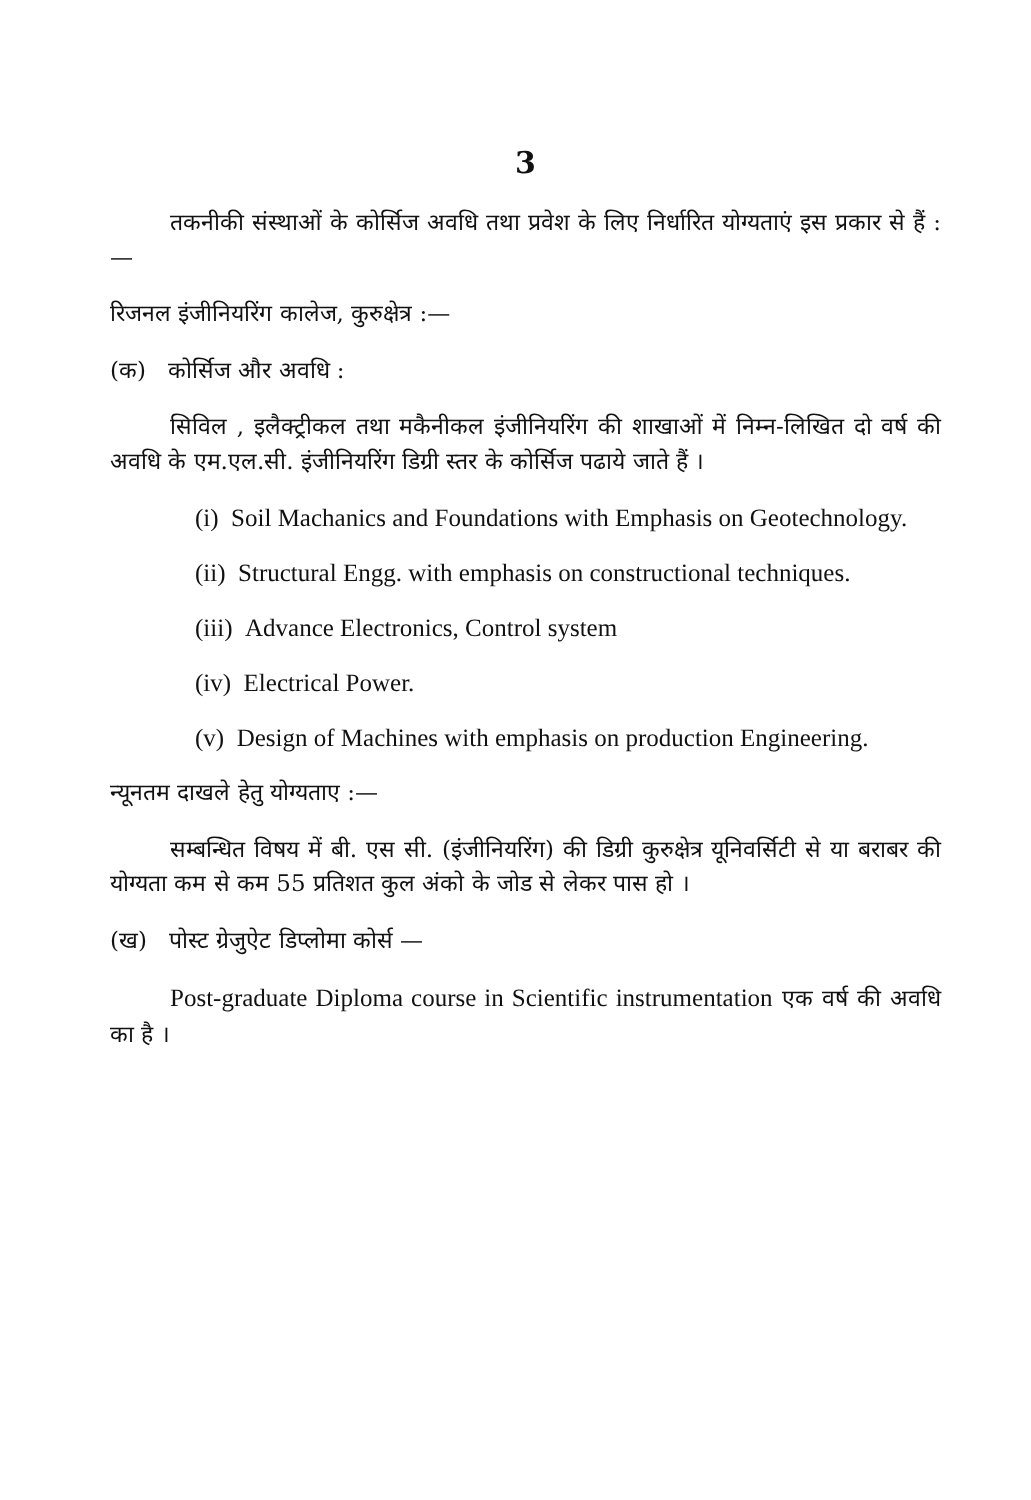3
तकनीकी संस्थाओं के कोर्सिज अवधि तथा प्रवेश के लिए निर्धारित योग्यताएं इस प्रकार से हैं :—
रिजनल इंजीनियरिंग कालेज, कुरुक्षेत्र :—
(क) कोर्सिज और अवधि :
सिविल , इलैक्ट्रीकल तथा मकैनीकल इंजीनियरिंग की शाखाओं में निम्न-लिखित दो वर्ष की अवधि के एम.एल.सी. इंजीनियरिंग डिग्री स्तर के कोर्सिज पढाये जाते हैं ।
(i) Soil Machanics and Foundations with Emphasis on Geotechnology.
(ii) Structural Engg. with emphasis on constructional techniques.
(iii) Advance Electronics, Control system
(iv) Electrical Power.
(v) Design of Machines with emphasis on production Engineering.
न्यूनतम दाखले हेतु योग्यताए :—
सम्बन्धित विषय में बी. एस सी. (इंजीनियरिंग) की डिग्री कुरुक्षेत्र यूनिवर्सिटी से या बराबर की योग्यता कम से कम 55 प्रतिशत कुल अंको के जोड से लेकर पास हो ।
(ख) पोस्ट ग्रेजुऐट डिप्लोमा कोर्स —
Post-graduate Diploma course in Scientific instrumentation एक वर्ष की अवधि का है ।